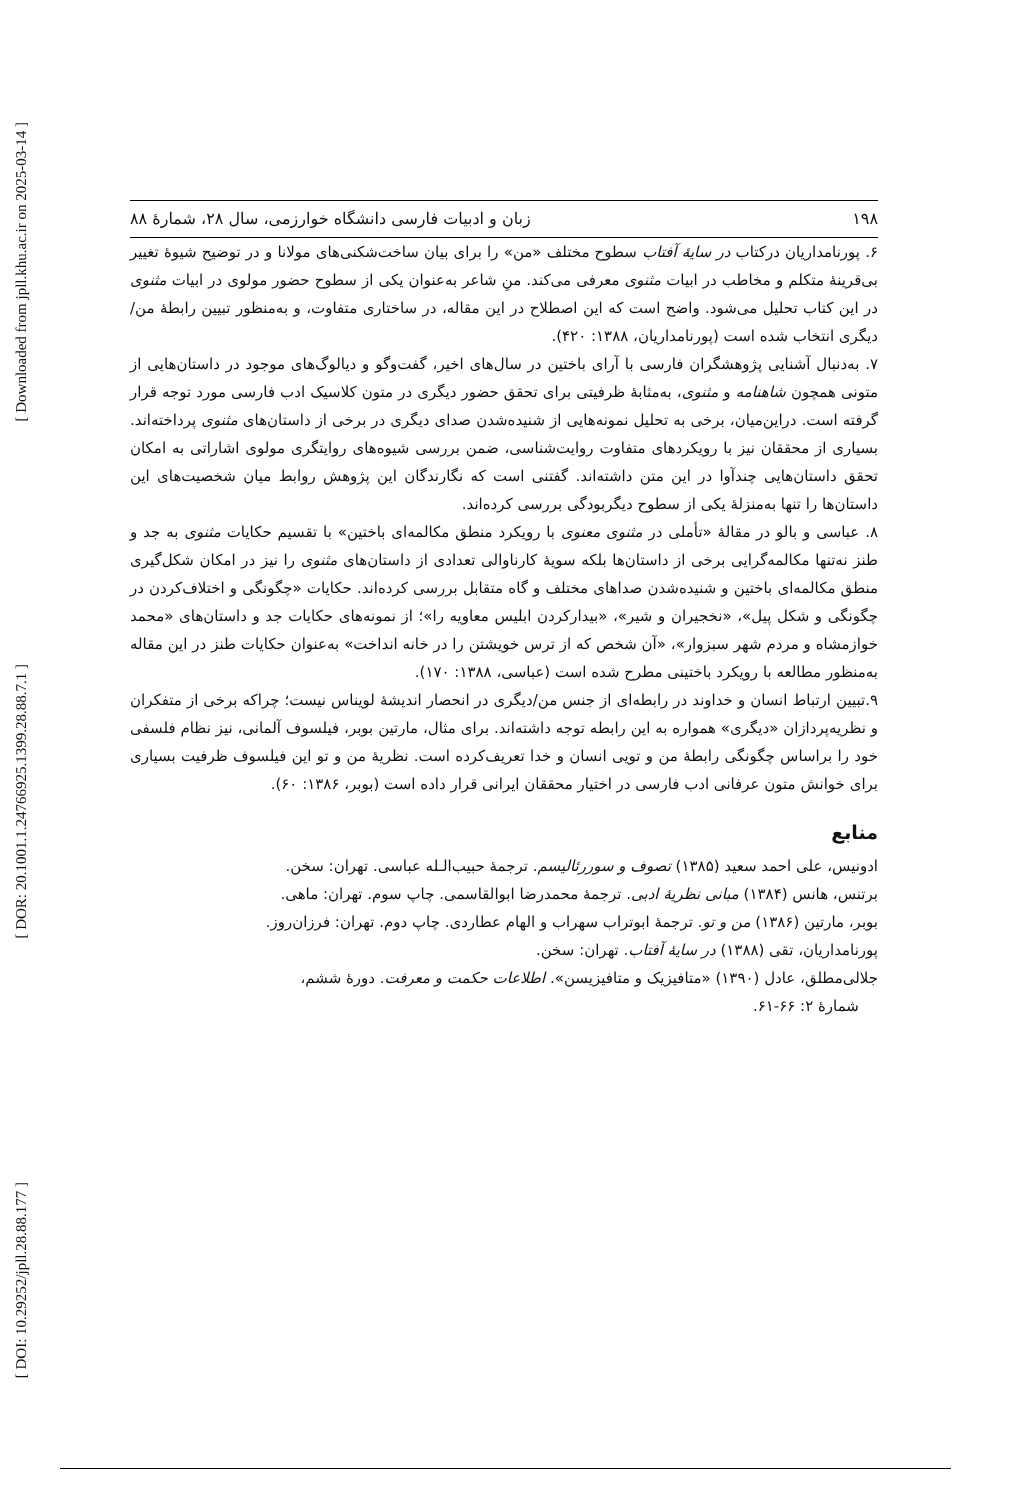[ Downloaded from jpll.khu.ac.ir on 2025-03-14 ]
[ DOR: 20.1001.1.24766925.1399.28.88.7.1 ]
[ DOI: 10.29252/jpll.28.88.177 ]
۱۹۸ زبان و ادبیات فارسی دانشگاه خوارزمی، سال ۲۸، شمارهٔ ۸۸
۶. پورنامداریان درکتاب در سایهٔ آفتاب سطوح مختلف «من» را برای بیان ساخت‌شکنی‌های مولانا و در توضیح شیوهٔ تغییر بی‌قرینهٔ متکلم و مخاطب در ابیات مثنوی معرفی می‌کند. منِ شاعر به‌عنوان یکی از سطوح حضور مولوی در ابیات مثنوی در این کتاب تحلیل می‌شود. واضح است که این اصطلاح در این مقاله، در ساختاری متفاوت، و به‌منظور تبیین رابطهٔ من/ دیگری انتخاب شده است (پورنامداریان، ۱۳۸۸: ۴۲۰).
۷. به‌دنبال آشنایی پژوهشگران فارسی با آرای باختین در سال‌های اخیر، گفت‌وگو و دیالوگ‌های موجود در داستان‌هایی از متونی همچون شاهنامه و مثنوی، به‌مثابهٔ ظرفیتی برای تحقق حضور دیگری در متون کلاسیک ادب فارسی مورد توجه قرار گرفته است. دراین‌میان، برخی به تحلیل نمونه‌هایی از شنیده‌شدن صدای دیگری در برخی از داستان‌های مثنوی پرداخته‌اند. بسیاری از محققان نیز با رویکردهای متفاوت روایت‌شناسی، ضمن بررسی شیوه‌های روایتگری مولوی اشاراتی به امکان تحقق داستان‌هایی چندآوا در این متن داشته‌اند. گفتنی است که نگارندگان این پژوهش روابط میان شخصیت‌های این داستان‌ها را تنها به‌منزلهٔ یکی از سطوح دیگربودگی بررسی کرده‌اند.
۸. عباسی و بالو در مقالهٔ «تأملی در مثنوی معنوی با رویکرد منطق مکالمه‌ای باختین» با تقسیم حکایات مثنوی به جد و طنز نه‌تنها مکالمه‌گرایی برخی از داستان‌ها بلکه سویهٔ کارناوالی تعدادی از داستان‌های مثنوی را نیز در امکان شکل‌گیری منطق مکالمه‌ای باختین و شنیده‌شدن صداهای مختلف و گاه متقابل بررسی کرده‌اند. حکایات «چگونگی و اختلاف‌کردن در چگونگی و شکل پیل»، «نخجیران و شیر»، «بیدارکردن ابلیس معاویه را»؛ از نمونه‌های حکایات جد و داستان‌های «محمد خوازمشاه و مردم شهر سبزوار»، «آن شخص که از ترس خویشتن را در خانه انداخت» به‌عنوان حکایات طنز در این مقاله به‌منظور مطالعه با رویکرد باختینی مطرح شده است (عباسی، ۱۳۸۸: ۱۷۰).
۹.تبیین ارتباط انسان و خداوند در رابطه‌ای از جنس من/دیگری در انحصار اندیشهٔ لویناس نیست؛ چراکه برخی از متفکران و نظریه‌پردازان «دیگری» همواره به این رابطه توجه داشته‌اند. برای مثال، مارتین بوبر، فیلسوف آلمانی، نیز نظام فلسفی خود را براساس چگونگی رابطهٔ من و تویی انسان و خدا تعریف‌کرده است. نظریهٔ من و تو این فیلسوف ظرفیت بسیاری برای خوانش متون عرفانی ادب فارسی در اختیار محققان ایرانی قرار داده است (بوبر، ۱۳۸۶: ۶۰).
منابع
ادونیس، علی احمد سعید (۱۳۸۵) تصوف و سوررئالیسم. ترجمهٔ حبیب‌الـله عباسی. تهران: سخن.
برتنس، هانس (۱۳۸۴) مبانی نظریهٔ ادبی. ترجمهٔ محمدرضا ابوالقاسمی. چاپ سوم. تهران: ماهی.
بوبر، مارتین (۱۳۸۶) من و تو. ترجمهٔ ابوتراب سهراب و الهام عطاردی. چاپ دوم. تهران: فرزان‌روز.
پورنامداریان، تقی (۱۳۸۸) در سایهٔ آفتاب. تهران: سخن.
جلالی‌مطلق، عادل (۱۳۹۰) «متافیزیک و متافیزیسن». اطلاعات حکمت و معرفت. دورهٔ ششم،
شمارهٔ ۲: ۶۶-۶۱.